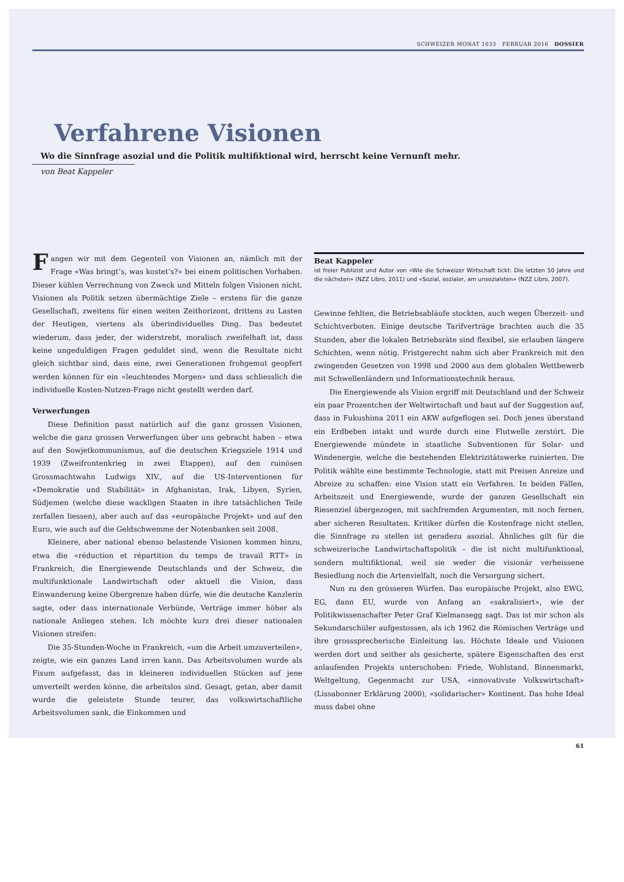SCHWEIZER MONAT 1033 FEBRUAR 2016 DOSSIER
Verfahrene Visionen
Wo die Sinnfrage asozial und die Politik multifiktional wird, herrscht keine Vernunft mehr.
von Beat Kappeler
Fangen wir mit dem Gegenteil von Visionen an, nämlich mit der Frage «Was bringt’s, was kostet’s?» bei einem politischen Vorhaben. Dieser kühlen Verrechnung von Zweck und Mitteln folgen Visionen nicht. Visionen als Politik setzen übermächtige Ziele – erstens für die ganze Gesellschaft, zweitens für einen weiten Zeithorizont, drittens zu Lasten der Heutigen, viertens als überindividuelles Ding. Das bedeutet wiederum, dass jeder, der widerstrebt, moralisch zweifelhaft ist, dass keine ungeduldigen Fragen geduldet sind, wenn die Resultate nicht gleich sichtbar sind, dass eine, zwei Generationen frohgemut geopfert werden können für ein «leuchtendes Morgen» und dass schliesslich die individuelle Kosten-Nutzen-Frage nicht gestellt werden darf.
Verwerfungen
Diese Definition passt natürlich auf die ganz grossen Visionen, welche die ganz grossen Verwerfungen über uns gebracht haben – etwa auf den Sowjetkommunismus, auf die deutschen Kriegsziele 1914 und 1939 (Zweifrontenkrieg in zwei Etappen), auf den ruinösen Grossmachtwahn Ludwigs XIV., auf die US-Interventionen für «Demokratie und Stabilität» in Afghanistan, Irak, Libyen, Syrien, Südjemen (welche diese wackligen Staaten in ihre tatsächlichen Teile zerfallen liessen), aber auch auf das «europäische Projekt» und auf den Euro, wie auch auf die Geldschwemme der Notenbanken seit 2008.
Kleinere, aber national ebenso belastende Visionen kommen hinzu, etwa die «réduction et répartition du temps de travail RTT» in Frankreich, die Energiewende Deutschlands und der Schweiz, die multifunktionale Landwirtschaft oder aktuell die Vision, dass Einwanderung keine Obergrenze haben dürfe, wie die deutsche Kanzlerin sagte, oder dass internationale Verbünde, Verträge immer höher als nationale Anliegen stehen. Ich möchte kurz drei dieser nationalen Visionen streifen:
Die 35-Stunden-Woche in Frankreich, «um die Arbeit umzuverteilen», zeigte, wie ein ganzes Land irren kann. Das Arbeitsvolumen wurde als Fixum aufgefasst, das in kleineren individuellen Stücken auf jene umverteilt werden könne, die arbeitslos sind. Gesagt, getan, aber damit wurde die geleistete Stunde teurer, das volkswirtschaftliche Arbeitsvolumen sank, die Einkommen und
Beat Kappeler
ist freier Publizist und Autor von «Wie die Schweizer Wirtschaft tickt: Die letzten 50 Jahre und die nächsten» (NZZ Libro, 2011) und «Sozial, sozialer, am unsozialsten» (NZZ Libro, 2007).
Gewinne fehlten, die Betriebsabläufe stockten, auch wegen Überzeit- und Schichtverboten. Einige deutsche Tarifverträge brachten auch die 35 Stunden, aber die lokalen Betriebsräte sind flexibel, sie erlauben längere Schichten, wenn nötig. Fristgerecht nahm sich aber Frankreich mit den zwingenden Gesetzen von 1998 und 2000 aus dem globalen Wettbewerb mit Schwellenländern und Informationstechnik heraus.
Die Energiewende als Vision ergriff mit Deutschland und der Schweiz ein paar Prozentchen der Weltwirtschaft und baut auf der Suggestion auf, dass in Fukushima 2011 ein AKW aufgeflogen sei. Doch jenes überstand ein Erdbeben intakt und wurde durch eine Flutwelle zerstört. Die Energiewende mündete in staatliche Subventionen für Solar- und Windenergie, welche die bestehenden Elektrizitätswerke ruinierten. Die Politik wählte eine bestimmte Technologie, statt mit Preisen Anreize und Abreize zu schaffen: eine Vision statt ein Verfahren. In beiden Fällen, Arbeitszeit und Energiewende, wurde der ganzen Gesellschaft ein Riesenziel übergezogen, mit sachfremden Argumenten, mit noch fernen, aber sicheren Resultaten. Kritiker dürfen die Kostenfrage nicht stellen, die Sinnfrage zu stellen ist geradezu asozial. Ähnliches gilt für die schweizerische Landwirtschaftspolitik – die ist nicht multifunktional, sondern multifiktional, weil sie weder die visionär verheissene Besiedlung noch die Artenvielfalt, noch die Versorgung sichert.
Nun zu den grösseren Würfen. Das europäische Projekt, also EWG, EG, dann EU, wurde von Anfang an «sakralisiert», wie der Politikwissenschafter Peter Graf Kielmansegg sagt. Das ist mir schon als Sekundarschüler aufgestossen, als ich 1962 die Römischen Verträge und ihre grosssprecherische Einleitung las. Höchste Ideale und Visionen werden dort und seither als gesicherte, spätere Eigenschaften des erst anlaufenden Projekts unterschoben: Friede, Wohlstand, Binnenmarkt, Weltgeltung, Gegenmacht zur USA, «innovativste Volkswirtschaft» (Lissabonner Erklärung 2000), «solidarischer» Kontinent. Das hohe Ideal muss dabei ohne
61